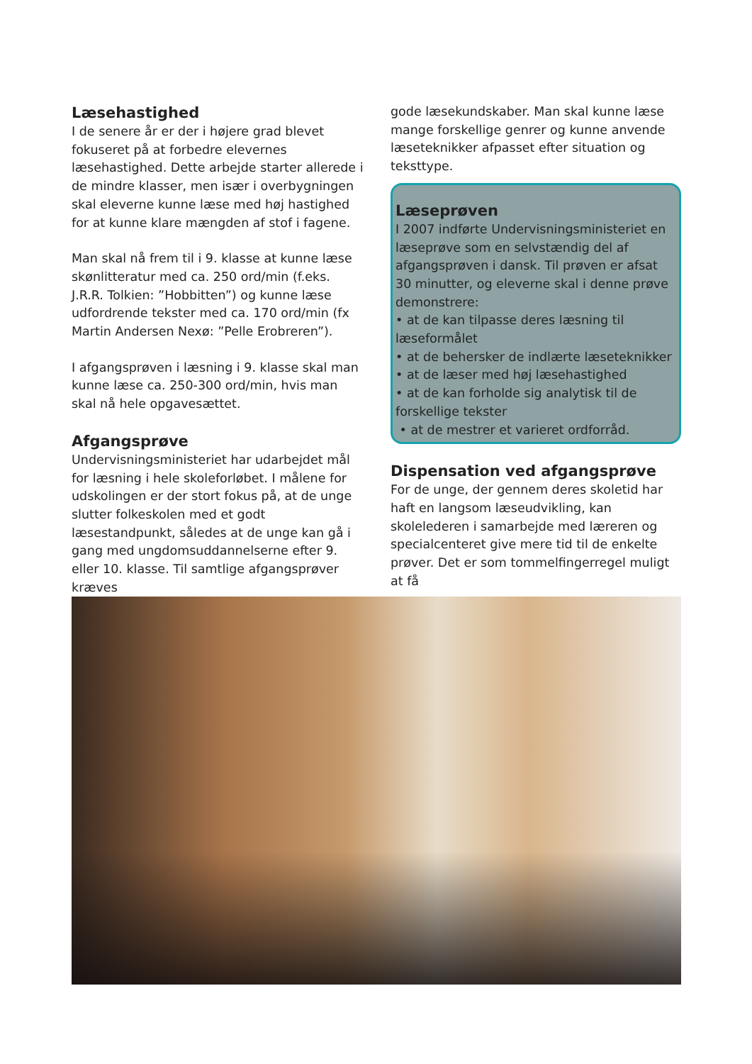Læsehastighed
I de senere år er der i højere grad blevet fokuseret på at forbedre elevernes læsehastighed. Dette arbejde starter allerede i de mindre klasser, men især i overbygningen skal eleverne kunne læse med høj hastighed for at kunne klare mængden af stof i fagene.
Man skal nå frem til i 9. klasse at kunne læse skønlitteratur med ca. 250 ord/min (f.eks. J.R.R. Tolkien: ”Hobbitten”) og kunne læse udfordrende tekster med ca. 170 ord/min (fx Martin Andersen Nexø: ”Pelle Erobreren”).
I afgangsprøven i læsning i 9. klasse skal man kunne læse ca. 250-300 ord/min, hvis man skal nå hele opgavesættet.
Afgangsprøve
Undervisningsministeriet har udarbejdet mål for læsning i hele skoleforløbet. I målene for udskolingen er der stort fokus på, at de unge slutter folkeskolen med et godt læsestandpunkt, således at de unge kan gå i gang med ungdomsuddannelserne efter 9. eller 10. klasse. Til samtlige afgangsprøver kræves
gode læsekundskaber. Man skal kunne læse mange forskellige genrer og kunne anvende læseteknikker afpasset efter situation og teksttype.
Læseprøven
I 2007 indførte Undervisningsministeriet en læseprøve som en selvstændig del af afgangsprøven i dansk. Til prøven er afsat 30 minutter, og eleverne skal i denne prøve demonstrere:
• at de kan tilpasse deres læsning til læseformålet
• at de behersker de indlærte læseteknikker
• at de læser med høj læsehastighed
• at de kan forholde sig analytisk til de forskellige tekster
• at de mestrer et varieret ordforråd.
Dispensation ved afgangsprøve
For de unge, der gennem deres skoletid har haft en langsom læseudvikling, kan skolelederen i samarbejde med læreren og specialcenteret give mere tid til de enkelte prøver. Det er som tommelfingerregel muligt at få